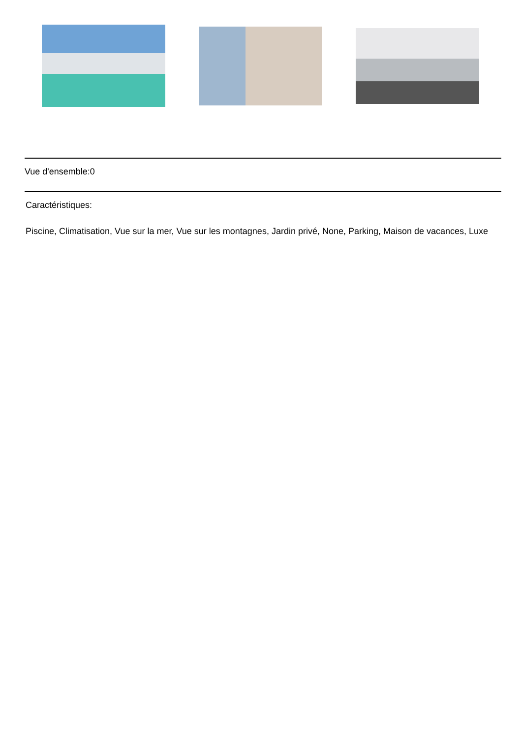Vue d'ensemble:0
Caractéristiques:
Piscine, Climatisation, Vue sur la mer, Vue sur les montagnes, Jardin privé, None, Parking, Maison de vacances, Luxe